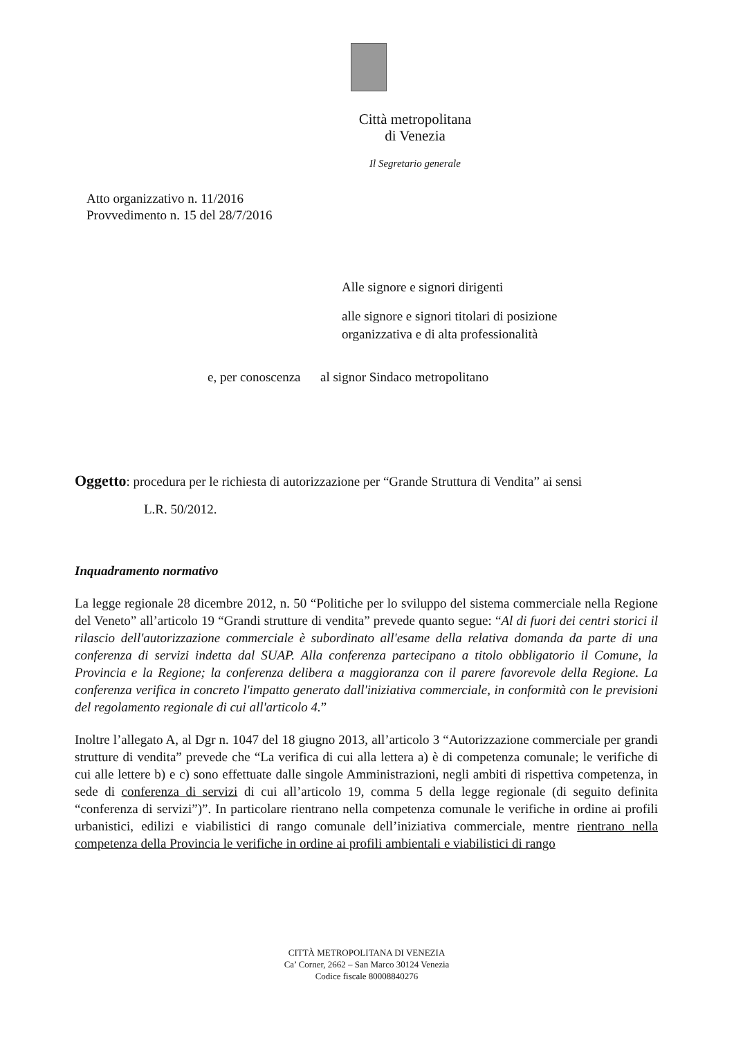Città metropolitana
di Venezia
Il Segretario generale
Atto organizzativo n. 11/2016
Provvedimento n. 15 del 28/7/2016
Alle signore e signori dirigenti
alle signore e signori titolari di posizione
organizzativa e di alta professionalità
e, per conoscenza al signor Sindaco metropolitano
Oggetto: procedura per le richiesta di autorizzazione per “Grande Struttura di Vendita” ai sensi
L.R. 50/2012.
Inquadramento normativo
La legge regionale 28 dicembre 2012, n. 50 “Politiche per lo sviluppo del sistema commerciale nella Regione del Veneto” all’articolo 19 “Grandi strutture di vendita” prevede quanto segue: “Al di fuori dei centri storici il rilascio dell'autorizzazione commerciale è subordinato all'esame della relativa domanda da parte di una conferenza di servizi indetta dal SUAP. Alla conferenza partecipano a titolo obbligatorio il Comune, la Provincia e la Regione; la conferenza delibera a maggioranza con il parere favorevole della Regione. La conferenza verifica in concreto l'impatto generato dall'iniziativa commerciale, in conformità con le previsioni del regolamento regionale di cui all'articolo 4.”
Inoltre l’allegato A, al Dgr n. 1047 del 18 giugno 2013, all’articolo 3 “Autorizzazione commerciale per grandi strutture di vendita” prevede che “La verifica di cui alla lettera a) è di competenza comunale; le verifiche di cui alle lettere b) e c) sono effettuate dalle singole Amministrazioni, negli ambiti di rispettiva competenza, in sede di conferenza di servizi di cui all’articolo 19, comma 5 della legge regionale (di seguito definita “conferenza di servizi”)”. In particolare rientrano nella competenza comunale le verifiche in ordine ai profili urbanistici, edilizi e viabilistici di rango comunale dell’iniziativa commerciale, mentre rientrano nella competenza della Provincia le verifiche in ordine ai profili ambientali e viabilistici di rango
CITTÀ METROPOLITANA DI VENEZIA
Ca’ Corner, 2662 – San Marco 30124 Venezia
Codice fiscale 80008840276